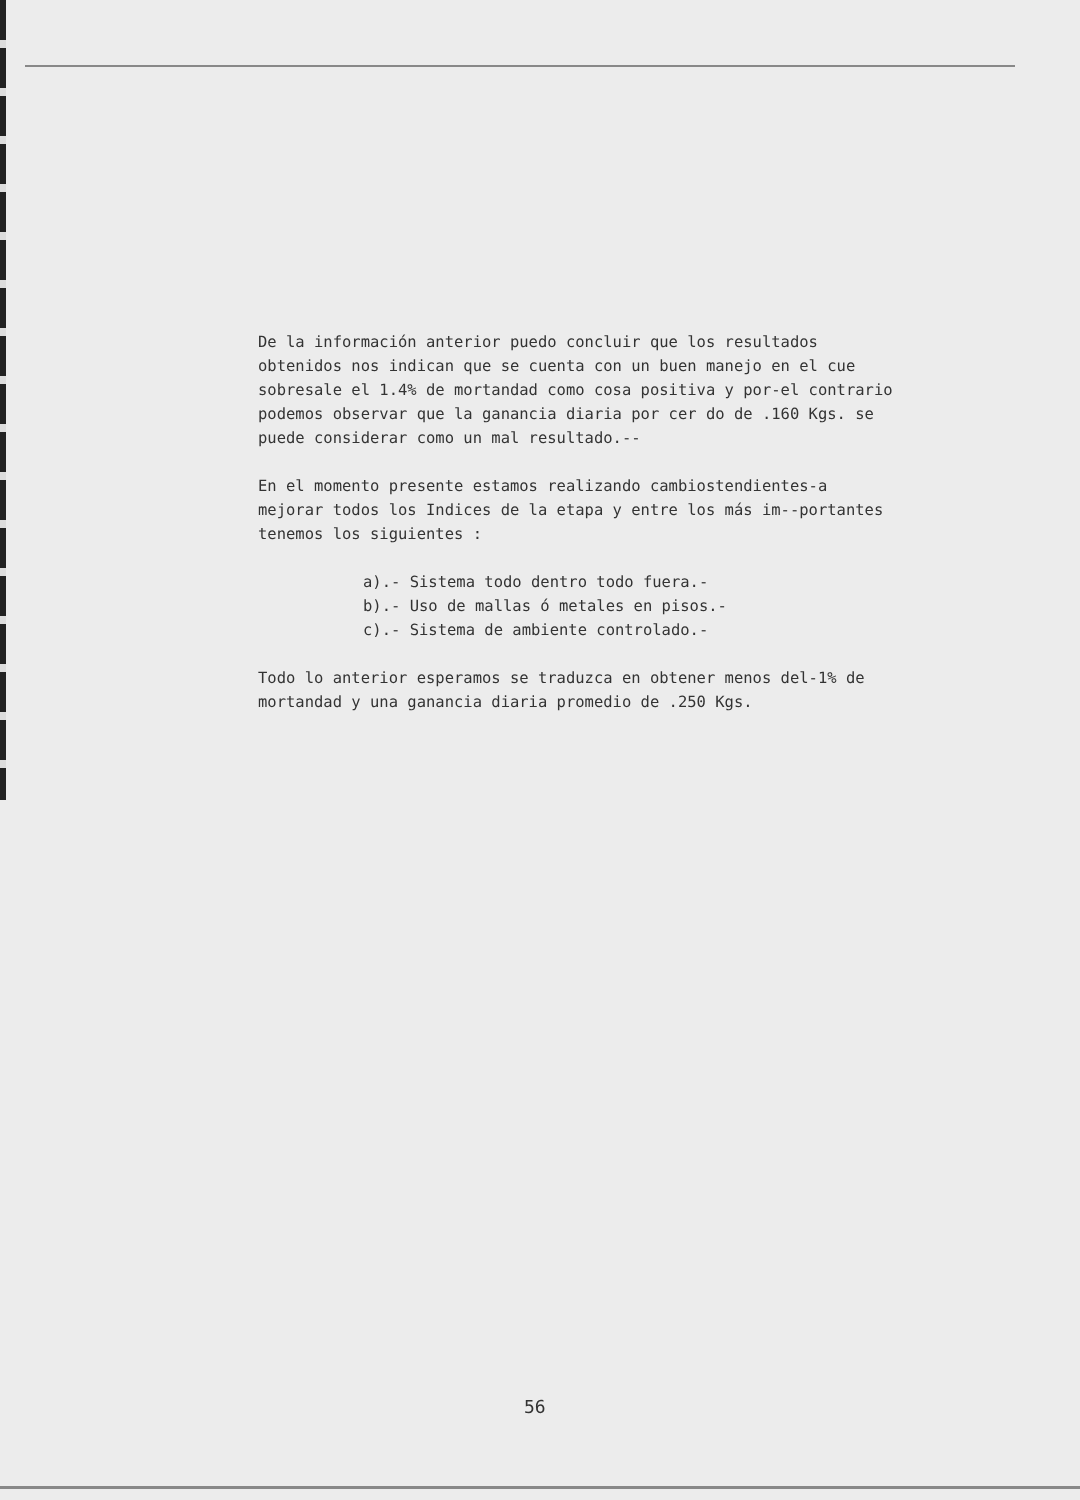De la información anterior puedo concluir que los resultados obtenidos nos indican que se cuenta con un buen manejo en el cue sobresale el 1.4% de mortandad como cosa positiva y por-el contrario podemos observar que la ganancia diaria por cer do de .160 Kgs. se puede considerar como un mal resultado.--
En el momento presente estamos realizando cambiostendientes-a mejorar todos los Indices de la etapa y entre los más im--portantes tenemos los siguientes :
a).- Sistema todo dentro todo fuera.-
b).- Uso de mallas ó metales en pisos.-
c).- Sistema de ambiente controlado.-
Todo lo anterior esperamos se traduzca en obtener menos del-1% de mortandad y una ganancia diaria promedio de .250 Kgs.
56